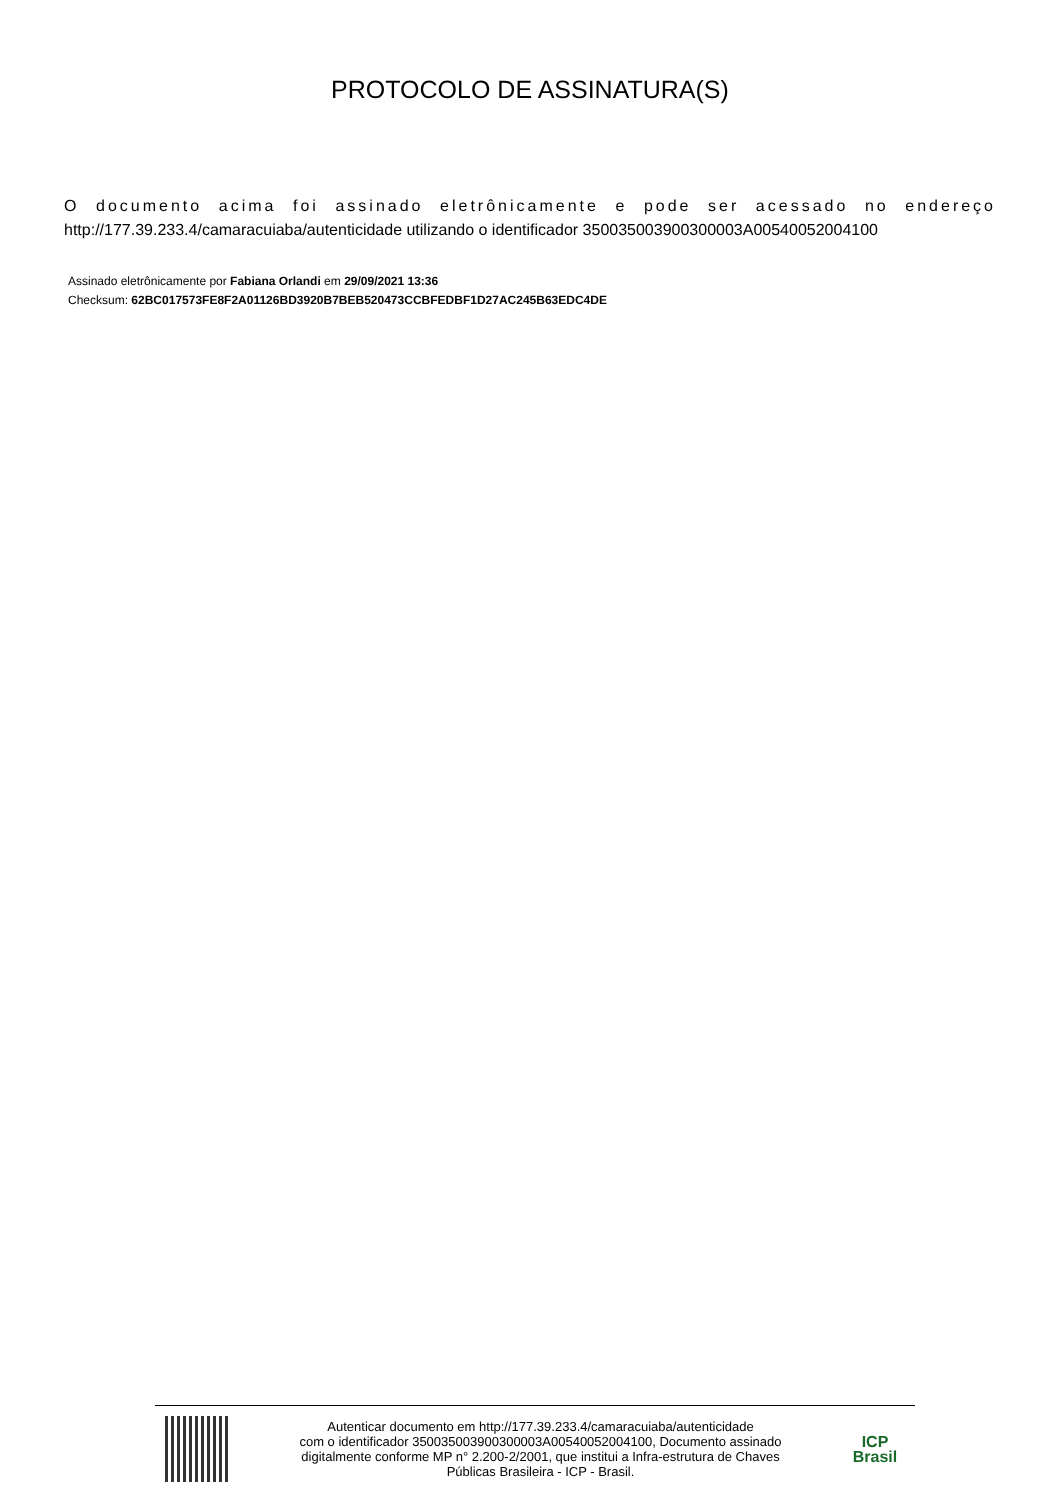PROTOCOLO DE ASSINATURA(S)
O documento acima foi assinado eletrônicamente e pode ser acessado no endereço
http://177.39.233.4/camaracuiaba/autenticidade utilizando o identificador 350035003900300003A00540052004100
Assinado eletrônicamente por Fabiana Orlandi em 29/09/2021 13:36
Checksum: 62BC017573FE8F2A01126BD3920B7BEB520473CCBFEDBF1D27AC245B63EDC4DE
Autenticar documento em http://177.39.233.4/camaracuiaba/autenticidade
com o identificador 350035003900300003A00540052004100, Documento assinado
digitalmente conforme MP n° 2.200-2/2001, que institui a Infra-estrutura de Chaves
Públicas Brasileira - ICP - Brasil.
ICP
Brasil